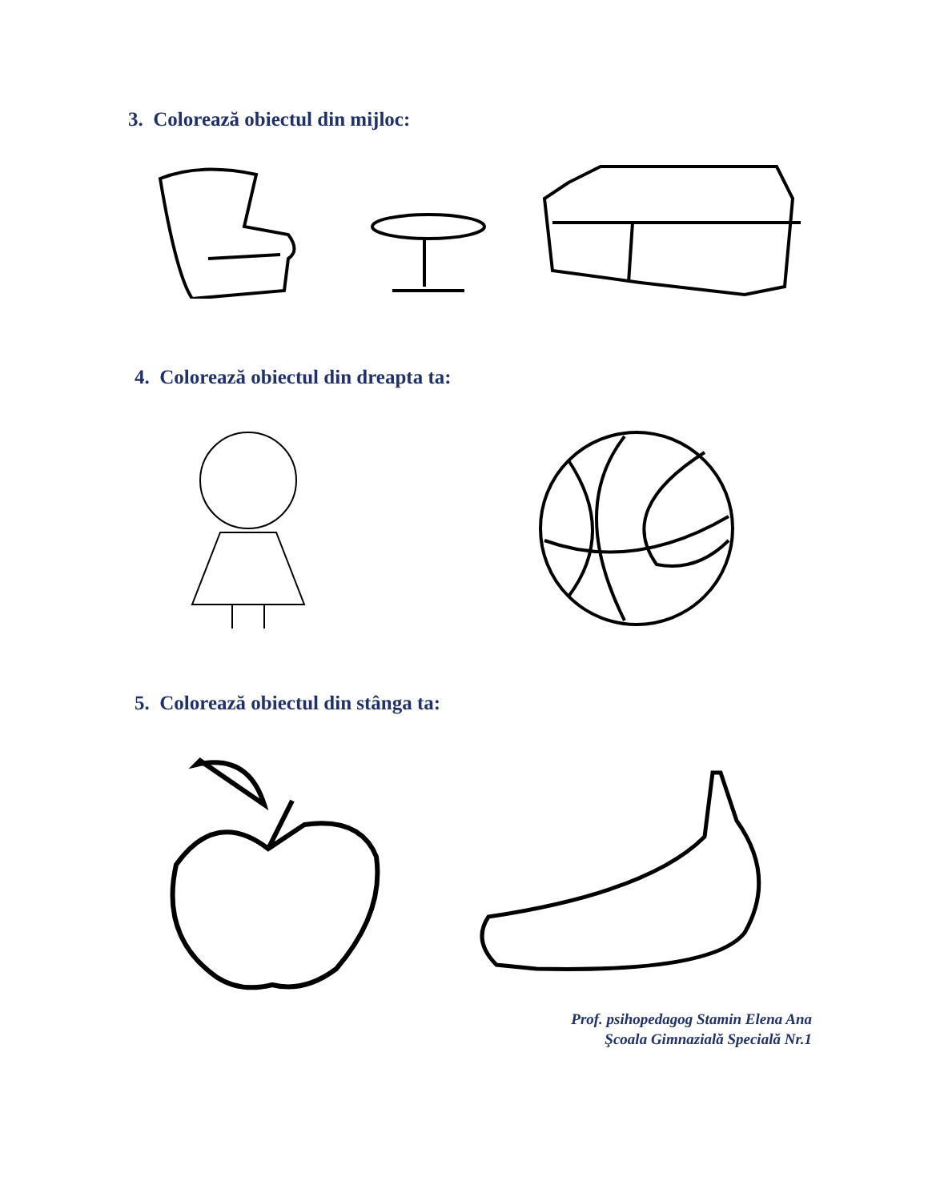3. Colorează obiectul din mijloc:
4. Colorează obiectul din dreapta ta:
5. Colorează obiectul din stânga ta:
Prof. psihopedagog Stamin Elena Ana
Şcoala Gimnazială Specială Nr.1